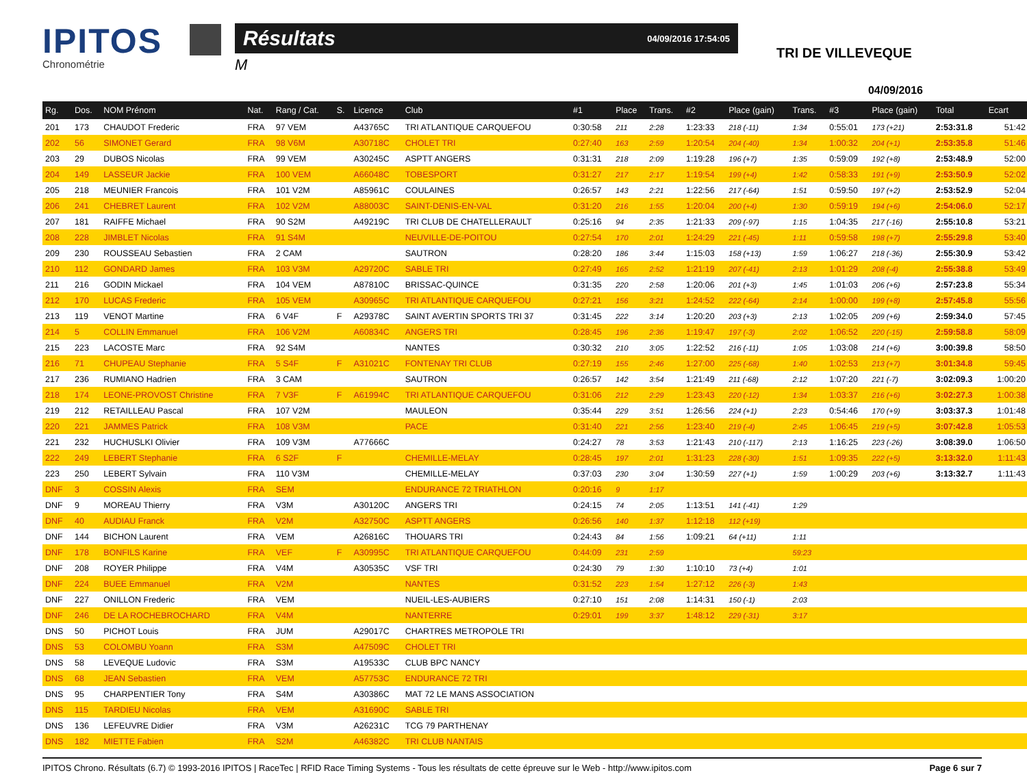IPITOS
Chronométrie
Résultats 04/09/2016 17:54:05
M
TRI DE VILLEVEQUE
04/09/2016
| Rg. | Dos. | NOM Prénom | Nat. | Rang / Cat. | S. | Licence | Club | #1 | Place | Trans. | #2 | Place (gain) | Trans. | #3 | Place (gain) | Total | Ecart |
| --- | --- | --- | --- | --- | --- | --- | --- | --- | --- | --- | --- | --- | --- | --- | --- | --- | --- |
| 201 | 173 | CHAUDOT Frederic | FRA | 97 VEM | | A43765C | TRI ATLANTIQUE CARQUEFOU | 0:30:58 | 211 | 2:28 | 1:23:33 | 218 (-11) | 1:34 | 0:55:01 | 173 (+21) | 2:53:31.8 | 51:42 |
| 202 | 56 | SIMONET Gerard | FRA | 98 V6M | | A30718C | CHOLET TRI | 0:27:40 | 163 | 2:59 | 1:20:54 | 204 (-40) | 1:34 | 1:00:32 | 204 (+1) | 2:53:35.8 | 51:46 |
| 203 | 29 | DUBOS Nicolas | FRA | 99 VEM | | A30245C | ASPTT ANGERS | 0:31:31 | 218 | 2:09 | 1:19:28 | 196 (+7) | 1:35 | 0:59:09 | 192 (+8) | 2:53:48.9 | 52:00 |
| 204 | 149 | LASSEUR Jackie | FRA | 100 VEM | | A66048C | TOBESPORT | 0:31:27 | 217 | 2:17 | 1:19:54 | 199 (+4) | 1:42 | 0:58:33 | 191 (+9) | 2:53:50.9 | 52:02 |
| 205 | 218 | MEUNIER Francois | FRA | 101 V2M | | A85961C | COULAINES | 0:26:57 | 143 | 2:21 | 1:22:56 | 217 (-64) | 1:51 | 0:59:50 | 197 (+2) | 2:53:52.9 | 52:04 |
| 206 | 241 | CHEBRET Laurent | FRA | 102 V2M | | A88003C | SAINT-DENIS-EN-VAL | 0:31:20 | 216 | 1:55 | 1:20:04 | 200 (+4) | 1:30 | 0:59:19 | 194 (+6) | 2:54:06.0 | 52:17 |
| 207 | 181 | RAIFFE Michael | FRA | 90 S2M | | A49219C | TRI CLUB DE CHATELLERAULT | 0:25:16 | 94 | 2:35 | 1:21:33 | 209 (-97) | 1:15 | 1:04:35 | 217 (-16) | 2:55:10.8 | 53:21 |
| 208 | 228 | JIMBLET Nicolas | FRA | 91 S4M | | | NEUVILLE-DE-POITOU | 0:27:54 | 170 | 2:01 | 1:24:29 | 221 (-45) | 1:11 | 0:59:58 | 198 (+7) | 2:55:29.8 | 53:40 |
| 209 | 230 | ROUSSEAU Sebastien | FRA | 2 CAM | | | SAUTRON | 0:28:20 | 186 | 3:44 | 1:15:03 | 158 (+13) | 1:59 | 1:06:27 | 218 (-36) | 2:55:30.9 | 53:42 |
| 210 | 112 | GONDARD James | FRA | 103 V3M | | A29720C | SABLE TRI | 0:27:49 | 165 | 2:52 | 1:21:19 | 207 (-41) | 2:13 | 1:01:29 | 208 (-4) | 2:55:38.8 | 53:49 |
| 211 | 216 | GODIN Mickael | FRA | 104 VEM | | A87810C | BRISSAC-QUINCE | 0:31:35 | 220 | 2:58 | 1:20:06 | 201 (+3) | 1:45 | 1:01:03 | 206 (+6) | 2:57:23.8 | 55:34 |
| 212 | 170 | LUCAS Frederic | FRA | 105 VEM | | A30965C | TRI ATLANTIQUE CARQUEFOU | 0:27:21 | 156 | 3:21 | 1:24:52 | 222 (-64) | 2:14 | 1:00:00 | 199 (+8) | 2:57:45.8 | 55:56 |
| 213 | 119 | VENOT Martine | FRA | 6 V4F | F | A29378C | SAINT AVERTIN SPORTS TRI 37 | 0:31:45 | 222 | 3:14 | 1:20:20 | 203 (+3) | 2:13 | 1:02:05 | 209 (+6) | 2:59:34.0 | 57:45 |
| 214 | 5 | COLLIN Emmanuel | FRA | 106 V2M | | A60834C | ANGERS TRI | 0:28:45 | 196 | 2:36 | 1:19:47 | 197 (-3) | 2:02 | 1:06:52 | 220 (-15) | 2:59:58.8 | 58:09 |
| 215 | 223 | LACOSTE Marc | FRA | 92 S4M | | | NANTES | 0:30:32 | 210 | 3:05 | 1:22:52 | 216 (-11) | 1:05 | 1:03:08 | 214 (+6) | 3:00:39.8 | 58:50 |
| 216 | 71 | CHUPEAU Stephanie | FRA | 5 S4F | F | A31021C | FONTENAY TRI CLUB | 0:27:19 | 155 | 2:46 | 1:27:00 | 225 (-68) | 1:40 | 1:02:53 | 213 (+7) | 3:01:34.8 | 59:45 |
| 217 | 236 | RUMIANO Hadrien | FRA | 3 CAM | | | SAUTRON | 0:26:57 | 142 | 3:54 | 1:21:49 | 211 (-68) | 2:12 | 1:07:20 | 221 (-7) | 3:02:09.3 | 1:00:20 |
| 218 | 174 | LEONE-PROVOST Christine | FRA | 7 V3F | F | A61994C | TRI ATLANTIQUE CARQUEFOU | 0:31:06 | 212 | 2:29 | 1:23:43 | 220 (-12) | 1:34 | 1:03:37 | 216 (+6) | 3:02:27.3 | 1:00:38 |
| 219 | 212 | RETAILLEAU Pascal | FRA | 107 V2M | | | MAULEON | 0:35:44 | 229 | 3:51 | 1:26:56 | 224 (+1) | 2:23 | 0:54:46 | 170 (+9) | 3:03:37.3 | 1:01:48 |
| 220 | 221 | JAMMES Patrick | FRA | 108 V3M | | | PACE | 0:31:40 | 221 | 2:56 | 1:23:40 | 219 (-4) | 2:45 | 1:06:45 | 219 (+5) | 3:07:42.8 | 1:05:53 |
| 221 | 232 | HUCHUSLKI Olivier | FRA | 109 V3M | | A77666C | | 0:24:27 | 78 | 3:53 | 1:21:43 | 210 (-117) | 2:13 | 1:16:25 | 223 (-26) | 3:08:39.0 | 1:06:50 |
| 222 | 249 | LEBERT Stephanie | FRA | 6 S2F | F | | CHEMILLE-MELAY | 0:28:45 | 197 | 2:01 | 1:31:23 | 228 (-30) | 1:51 | 1:09:35 | 222 (+5) | 3:13:32.0 | 1:11:43 |
| 223 | 250 | LEBERT Sylvain | FRA | 110 V3M | | | CHEMILLE-MELAY | 0:37:03 | 230 | 3:04 | 1:30:59 | 227 (+1) | 1:59 | 1:00:29 | 203 (+6) | 3:13:32.7 | 1:11:43 |
| DNF | 3 | COSSIN Alexis | FRA | SEM | | | ENDURANCE 72 TRIATHLON | 0:20:16 | 9 | 1:17 | | | | | | | |
| DNF | 9 | MOREAU Thierry | FRA | V3M | | A30120C | ANGERS TRI | 0:24:15 | 74 | 2:05 | 1:13:51 | 141 (-41) | 1:29 | | | | |
| DNF | 40 | AUDIAU Franck | FRA | V2M | | A32750C | ASPTT ANGERS | 0:26:56 | 140 | 1:37 | 1:12:18 | 112 (+19) | | | | | |
| DNF | 144 | BICHON Laurent | FRA | VEM | | A26816C | THOUARS TRI | 0:24:43 | 84 | 1:56 | 1:09:21 | 64 (+11) | 1:11 | | | | |
| DNF | 178 | BONFILS Karine | FRA | VEF | F | A30995C | TRI ATLANTIQUE CARQUEFOU | 0:44:09 | 231 | 2:59 | | | 59:23 | | | | |
| DNF | 208 | ROYER Philippe | FRA | V4M | | A30535C | VSF TRI | 0:24:30 | 79 | 1:30 | 1:10:10 | 73 (+4) | 1:01 | | | | |
| DNF | 224 | BUEE Emmanuel | FRA | V2M | | | NANTES | 0:31:52 | 223 | 1:54 | 1:27:12 | 226 (-3) | 1:43 | | | | |
| DNF | 227 | ONILLON Frederic | FRA | VEM | | | NUEIL-LES-AUBIERS | 0:27:10 | 151 | 2:08 | 1:14:31 | 150 (-1) | 2:03 | | | | |
| DNF | 246 | DE LA ROCHEBROCHARD | FRA | V4M | | | NANTERRE | 0:29:01 | 199 | 3:37 | 1:48:12 | 229 (-31) | 3:17 | | | | |
| DNS | 50 | PICHOT Louis | FRA | JUM | | A29017C | CHARTRES METROPOLE TRI | | | | | | | | | | |
| DNS | 53 | COLOMBU Yoann | FRA | S3M | | A47509C | CHOLET TRI | | | | | | | | | | |
| DNS | 58 | LEVEQUE Ludovic | FRA | S3M | | A19533C | CLUB BPC NANCY | | | | | | | | | | |
| DNS | 68 | JEAN Sebastien | FRA | VEM | | A57753C | ENDURANCE 72 TRI | | | | | | | | | | |
| DNS | 95 | CHARPENTIER Tony | FRA | S4M | | A30386C | MAT 72 LE MANS ASSOCIATION | | | | | | | | | | |
| DNS | 115 | TARDIEU Nicolas | FRA | VEM | | A31690C | SABLE TRI | | | | | | | | | | |
| DNS | 136 | LEFEUVRE Didier | FRA | V3M | | A26231C | TCG 79 PARTHENAY | | | | | | | | | | |
| DNS | 182 | MIETTE Fabien | FRA | S2M | | A46382C | TRI CLUB NANTAIS | | | | | | | | | | |
IPITOS Chrono. Résultats (6.7) © 1993-2016 IPITOS | RaceTec | RFID Race Timing Systems - Tous les résultats de cette épreuve sur le Web - http://www.ipitos.com Page 6 sur 7